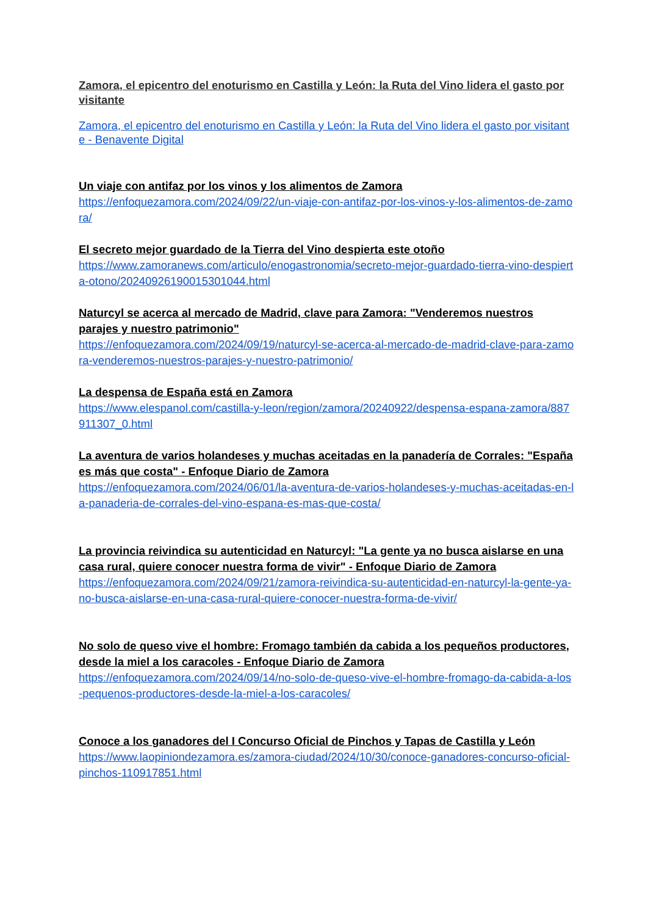Zamora, el epicentro del enoturismo en Castilla y León: la Ruta del Vino lidera el gasto por visitante
Zamora, el epicentro del enoturismo en Castilla y León: la Ruta del Vino lidera el gasto por visitante - Benavente Digital
Un viaje con antifaz por los vinos y los alimentos de Zamora
https://enfoquezamora.com/2024/09/22/un-viaje-con-antifaz-por-los-vinos-y-los-alimentos-de-zamora/
El secreto mejor guardado de la Tierra del Vino despierta este otoño
https://www.zamoranews.com/articulo/enogastronomia/secreto-mejor-guardado-tierra-vino-despierta-otono/20240926190015301044.html
Naturcyl se acerca al mercado de Madrid, clave para Zamora: "Venderemos nuestros parajes y nuestro patrimonio"
https://enfoquezamora.com/2024/09/19/naturcyl-se-acerca-al-mercado-de-madrid-clave-para-zamora-venderemos-nuestros-parajes-y-nuestro-patrimonio/
La despensa de España está en Zamora
https://www.elespanol.com/castilla-y-leon/region/zamora/20240922/despensa-espana-zamora/887911307_0.html
La aventura de varios holandeses y muchas aceitadas en la panadería de Corrales: "España es más que costa" - Enfoque Diario de Zamora
https://enfoquezamora.com/2024/06/01/la-aventura-de-varios-holandeses-y-muchas-aceitadas-en-la-panaderia-de-corrales-del-vino-espana-es-mas-que-costa/
La provincia reivindica su autenticidad en Naturcyl: "La gente ya no busca aislarse en una casa rural, quiere conocer nuestra forma de vivir" - Enfoque Diario de Zamora
https://enfoquezamora.com/2024/09/21/zamora-reivindica-su-autenticidad-en-naturcyl-la-gente-ya-no-busca-aislarse-en-una-casa-rural-quiere-conocer-nuestra-forma-de-vivir/
No solo de queso vive el hombre: Fromago también da cabida a los pequeños productores, desde la miel a los caracoles - Enfoque Diario de Zamora
https://enfoquezamora.com/2024/09/14/no-solo-de-queso-vive-el-hombre-fromago-da-cabida-a-los-pequenos-productores-desde-la-miel-a-los-caracoles/
Conoce a los ganadores del I Concurso Oficial de Pinchos y Tapas de Castilla y León
https://www.laopiniondezamora.es/zamora-ciudad/2024/10/30/conoce-ganadores-concurso-oficial-pinchos-110917851.html